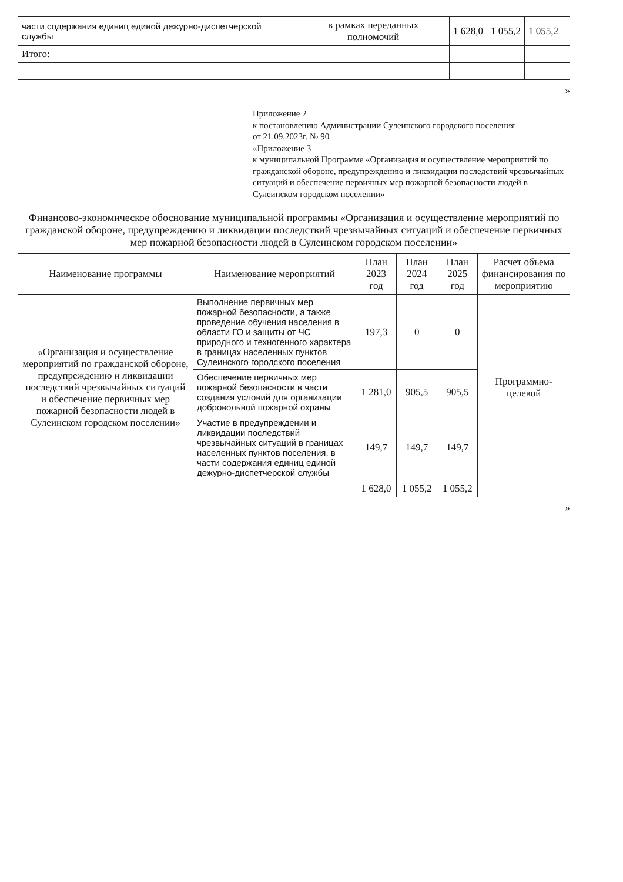| части содержания единиц единой дежурно-диспетчерской службы | в рамках переданных полномочий | 1 628,0 | 1 055,2 | 1 055,2 | |
| Итого: | | | | | |
»
Приложение 2
к постановлению Администрации Сулеинского городского поселения
от 21.09.2023г. № 90
«Приложение 3
к муниципальной Программе «Организация и осуществление мероприятий по гражданской обороне, предупреждению и ликвидации последствий чрезвычайных ситуаций и обеспечение первичных мер пожарной безопасности людей в Сулеинском городском поселении»
Финансово-экономическое обоснование муниципальной программы «Организация и осуществление мероприятий по гражданской обороне, предупреждению и ликвидации последствий чрезвычайных ситуаций и обеспечение первичных мер пожарной безопасности людей в Сулеинском городском поселении»
| Наименование программы | Наименование мероприятий | План 2023 год | План 2024 год | План 2025 год | Расчет объема финансирования по мероприятию |
| --- | --- | --- | --- | --- | --- |
| «Организация и осуществление мероприятий по гражданской обороне, предупреждению и ликвидации последствий чрезвычайных ситуаций и обеспечение первичных мер пожарной безопасности людей в Сулеинском городском поселении» | Выполнение первичных мер пожарной безопасности, а также проведение обучения населения в области ГО и защиты от ЧС природного и техногенного характера в границах населенных пунктов Сулеинского городского поселения | 197,3 | 0 | 0 | Программно-целевой |
| | Обеспечение первичных мер пожарной безопасности в части создания условий для организации добровольной пожарной охраны | 1 281,0 | 905,5 | 905,5 | |
| | Участие в предупреждении и ликвидации последствий чрезвычайных ситуаций в границах населенных пунктов поселения, в части содержания единиц единой дежурно-диспетчерской службы | 149,7 | 149,7 | 149,7 | |
| | | 1 628,0 | 1 055,2 | 1 055,2 | |
»